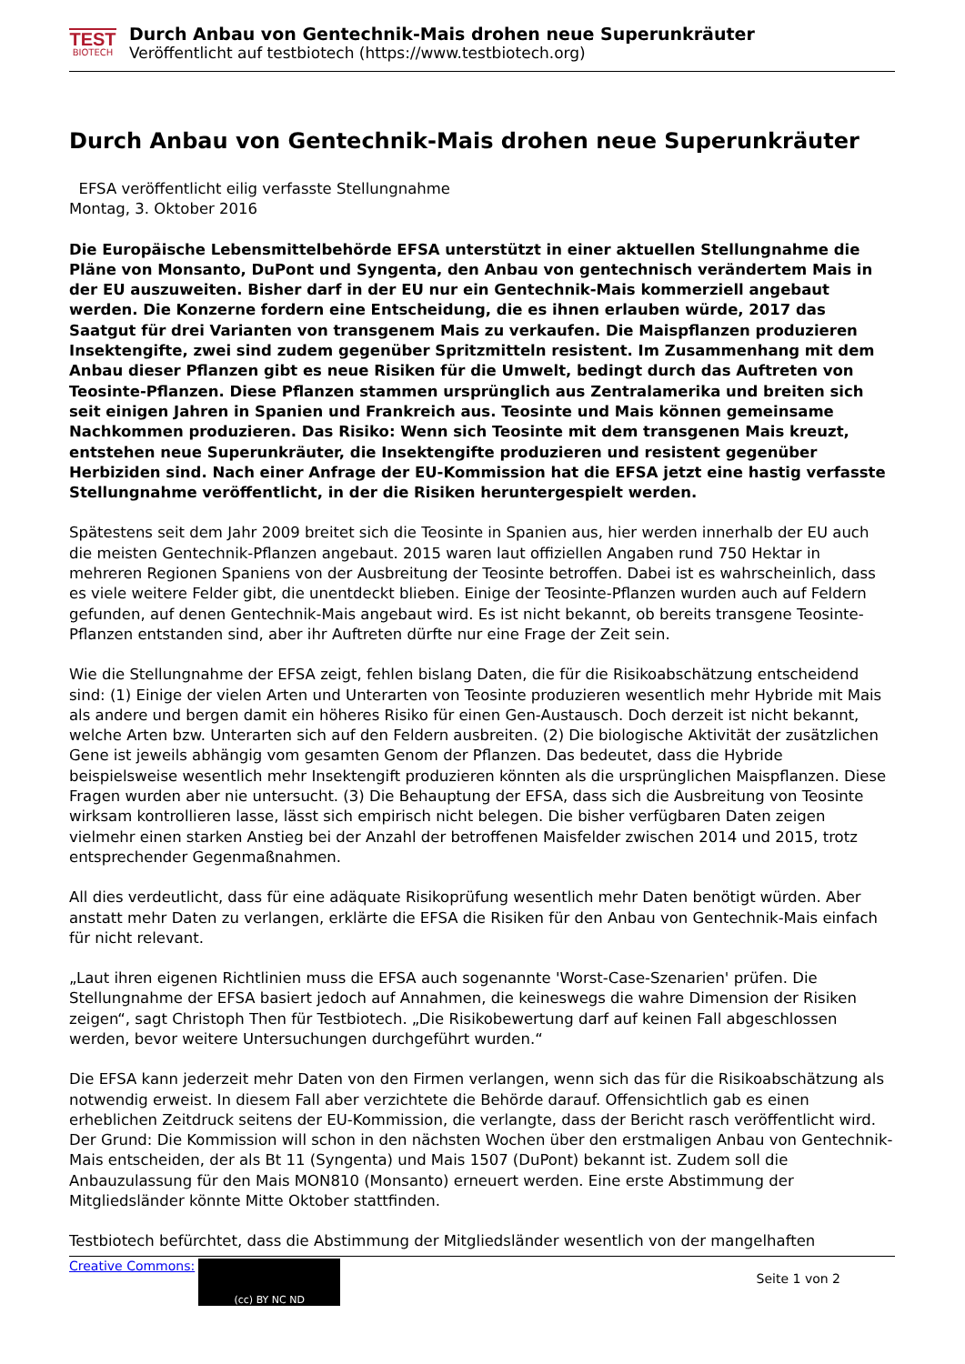TEST
BIOTECH
Durch Anbau von Gentechnik-Mais drohen neue Superunkräuter
Veröffentlicht auf testbiotech (https://www.testbiotech.org)
Durch Anbau von Gentechnik-Mais drohen neue Superunkräuter
EFSA veröffentlicht eilig verfasste Stellungnahme
Montag, 3. Oktober 2016
Die Europäische Lebensmittelbehörde EFSA unterstützt in einer aktuellen Stellungnahme die Pläne von Monsanto, DuPont und Syngenta, den Anbau von gentechnisch verändertem Mais in der EU auszuweiten. Bisher darf in der EU nur ein Gentechnik-Mais kommerziell angebaut werden. Die Konzerne fordern eine Entscheidung, die es ihnen erlauben würde, 2017 das Saatgut für drei Varianten von transgenem Mais zu verkaufen. Die Maispflanzen produzieren Insektengifte, zwei sind zudem gegenüber Spritzmitteln resistent. Im Zusammenhang mit dem Anbau dieser Pflanzen gibt es neue Risiken für die Umwelt, bedingt durch das Auftreten von Teosinte-Pflanzen. Diese Pflanzen stammen ursprünglich aus Zentralamerika und breiten sich seit einigen Jahren in Spanien und Frankreich aus. Teosinte und Mais können gemeinsame Nachkommen produzieren. Das Risiko: Wenn sich Teosinte mit dem transgenen Mais kreuzt, entstehen neue Superunkräuter, die Insektengifte produzieren und resistent gegenüber Herbiziden sind. Nach einer Anfrage der EU-Kommission hat die EFSA jetzt eine hastig verfasste Stellungnahme veröffentlicht, in der die Risiken heruntergespielt werden.
Spätestens seit dem Jahr 2009 breitet sich die Teosinte in Spanien aus, hier werden innerhalb der EU auch die meisten Gentechnik-Pflanzen angebaut. 2015 waren laut offiziellen Angaben rund 750 Hektar in mehreren Regionen Spaniens von der Ausbreitung der Teosinte betroffen. Dabei ist es wahrscheinlich, dass es viele weitere Felder gibt, die unentdeckt blieben. Einige der Teosinte-Pflanzen wurden auch auf Feldern gefunden, auf denen Gentechnik-Mais angebaut wird. Es ist nicht bekannt, ob bereits transgene Teosinte-Pflanzen entstanden sind, aber ihr Auftreten dürfte nur eine Frage der Zeit sein.
Wie die Stellungnahme der EFSA zeigt, fehlen bislang Daten, die für die Risikoabschätzung entscheidend sind: (1) Einige der vielen Arten und Unterarten von Teosinte produzieren wesentlich mehr Hybride mit Mais als andere und bergen damit ein höheres Risiko für einen Gen-Austausch. Doch derzeit ist nicht bekannt, welche Arten bzw. Unterarten sich auf den Feldern ausbreiten. (2) Die biologische Aktivität der zusätzlichen Gene ist jeweils abhängig vom gesamten Genom der Pflanzen. Das bedeutet, dass die Hybride beispielsweise wesentlich mehr Insektengift produzieren könnten als die ursprünglichen Maispflanzen. Diese Fragen wurden aber nie untersucht. (3) Die Behauptung der EFSA, dass sich die Ausbreitung von Teosinte wirksam kontrollieren lasse, lässt sich empirisch nicht belegen. Die bisher verfügbaren Daten zeigen vielmehr einen starken Anstieg bei der Anzahl der betroffenen Maisfelder zwischen 2014 und 2015, trotz entsprechender Gegenmaßnahmen.
All dies verdeutlicht, dass für eine adäquate Risikoprüfung wesentlich mehr Daten benötigt würden. Aber anstatt mehr Daten zu verlangen, erklärte die EFSA die Risiken für den Anbau von Gentechnik-Mais einfach für nicht relevant.
„Laut ihren eigenen Richtlinien muss die EFSA auch sogenannte 'Worst-Case-Szenarien' prüfen. Die Stellungnahme der EFSA basiert jedoch auf Annahmen, die keineswegs die wahre Dimension der Risiken zeigen“, sagt Christoph Then für Testbiotech. „Die Risikobewertung darf auf keinen Fall abgeschlossen werden, bevor weitere Untersuchungen durchgeführt wurden.“
Die EFSA kann jederzeit mehr Daten von den Firmen verlangen, wenn sich das für die Risikoabschätzung als notwendig erweist. In diesem Fall aber verzichtete die Behörde darauf. Offensichtlich gab es einen erheblichen Zeitdruck seitens der EU-Kommission, die verlangte, dass der Bericht rasch veröffentlicht wird. Der Grund: Die Kommission will schon in den nächsten Wochen über den erstmaligen Anbau von Gentechnik-Mais entscheiden, der als Bt 11 (Syngenta) und Mais 1507 (DuPont) bekannt ist. Zudem soll die Anbauzulassung für den Mais MON810 (Monsanto) erneuert werden. Eine erste Abstimmung der Mitgliedsländer könnte Mitte Oktober stattfinden.
Testbiotech befürchtet, dass die Abstimmung der Mitgliedsländer wesentlich von der mangelhaften
Creative Commons:
(cc) BY NC ND
Seite 1 von 2